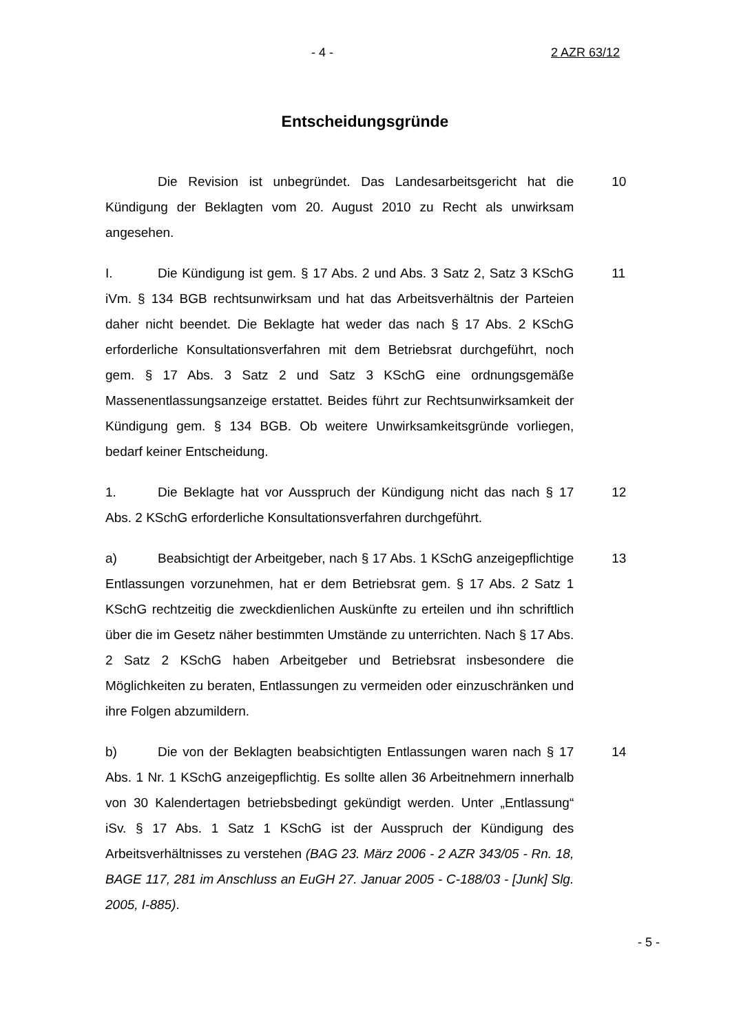- 4 - 2 AZR 63/12
Entscheidungsgründe
Die Revision ist unbegründet. Das Landesarbeitsgericht hat die Kündigung der Beklagten vom 20. August 2010 zu Recht als unwirksam angesehen.
10
I. Die Kündigung ist gem. § 17 Abs. 2 und Abs. 3 Satz 2, Satz 3 KSchG iVm. § 134 BGB rechtsunwirksam und hat das Arbeitsverhältnis der Parteien daher nicht beendet. Die Beklagte hat weder das nach § 17 Abs. 2 KSchG erforderliche Konsultationsverfahren mit dem Betriebsrat durchgeführt, noch gem. § 17 Abs. 3 Satz 2 und Satz 3 KSchG eine ordnungsgemäße Massenentlassungsanzeige erstattet. Beides führt zur Rechtsunwirksamkeit der Kündigung gem. § 134 BGB. Ob weitere Unwirksamkeitsgründe vorliegen, bedarf keiner Entscheidung.
11
1. Die Beklagte hat vor Ausspruch der Kündigung nicht das nach § 17 Abs. 2 KSchG erforderliche Konsultationsverfahren durchgeführt.
12
a) Beabsichtigt der Arbeitgeber, nach § 17 Abs. 1 KSchG anzeigepflichtige Entlassungen vorzunehmen, hat er dem Betriebsrat gem. § 17 Abs. 2 Satz 1 KSchG rechtzeitig die zweckdienlichen Auskünfte zu erteilen und ihn schriftlich über die im Gesetz näher bestimmten Umstände zu unterrichten. Nach § 17 Abs. 2 Satz 2 KSchG haben Arbeitgeber und Betriebsrat insbesondere die Möglichkeiten zu beraten, Entlassungen zu vermeiden oder einzuschränken und ihre Folgen abzumildern.
13
b) Die von der Beklagten beabsichtigten Entlassungen waren nach § 17 Abs. 1 Nr. 1 KSchG anzeigepflichtig. Es sollte allen 36 Arbeitnehmern innerhalb von 30 Kalendertagen betriebsbedingt gekündigt werden. Unter „Entlassung“ iSv. § 17 Abs. 1 Satz 1 KSchG ist der Ausspruch der Kündigung des Arbeitsverhältnisses zu verstehen (BAG 23. März 2006 - 2 AZR 343/05 - Rn. 18, BAGE 117, 281 im Anschluss an EuGH 27. Januar 2005 - C-188/03 - [Junk] Slg. 2005, I-885).
14
- 5 -